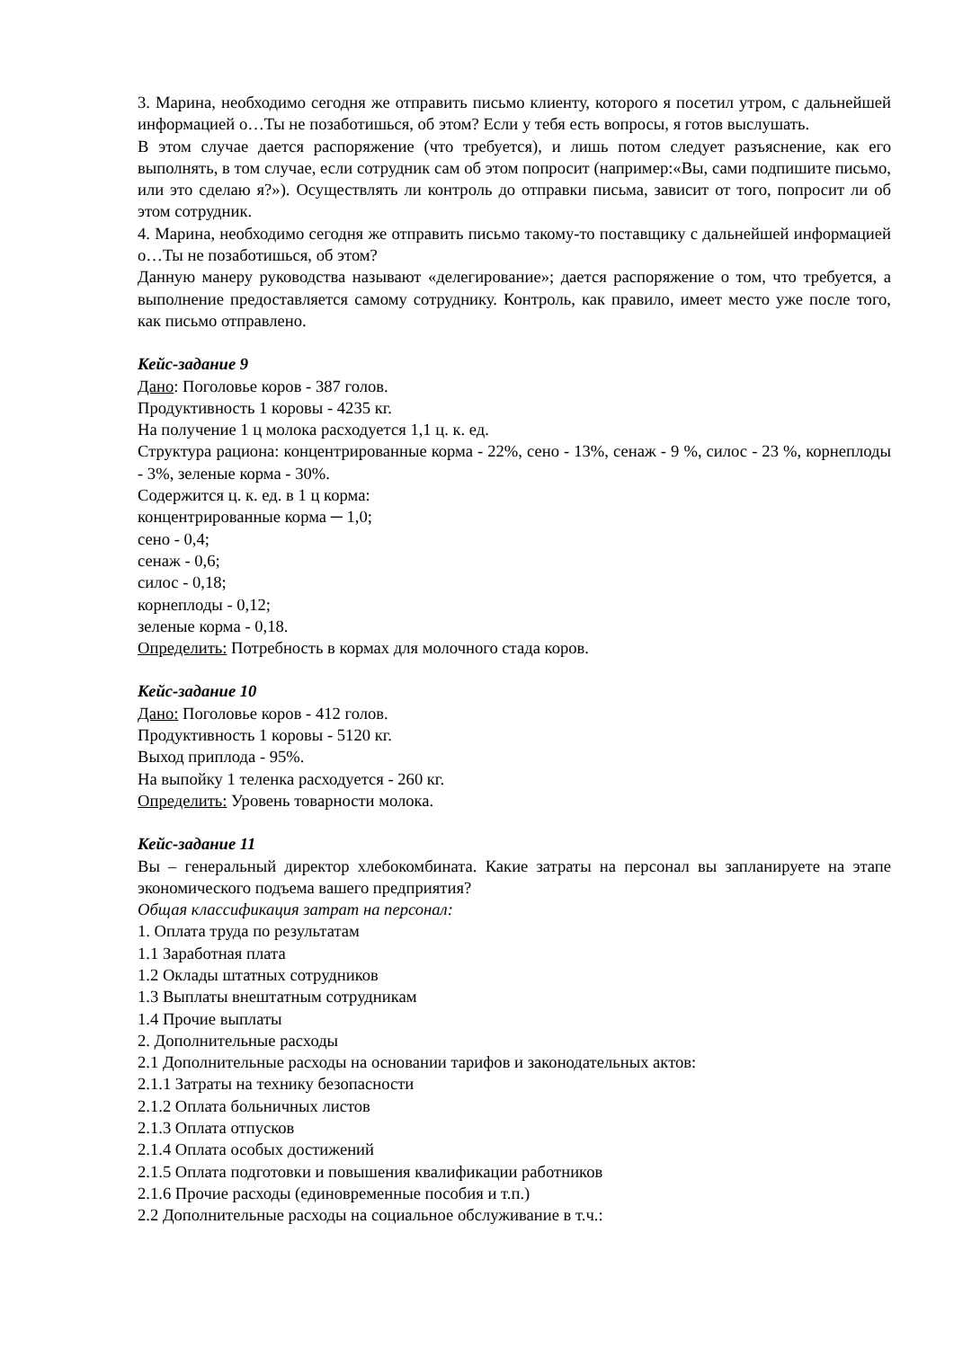3. Марина, необходимо сегодня же отправить письмо клиенту, которого я посетил утром, с дальнейшей информацией о…Ты не позаботишься, об этом? Если у тебя есть вопросы, я готов выслушать.
В этом случае дается распоряжение (что требуется), и лишь потом следует разъяснение, как его выполнять, в том случае, если сотрудник сам об этом попросит (например:«Вы, сами подпишите письмо, или это сделаю я?»). Осуществлять ли контроль до отправки письма, зависит от того, попросит ли об этом сотрудник.
4. Марина, необходимо сегодня же отправить письмо такому-то поставщику с дальнейшей информацией о…Ты не позаботишься, об этом?
Данную манеру руководства называют «делегирование»; дается распоряжение о том, что требуется, а выполнение предоставляется самому сотруднику. Контроль, как правило, имеет место уже после того, как письмо отправлено.
Кейс-задание 9
Дано: Поголовье коров - 387 голов.
Продуктивность 1 коровы - 4235 кг.
На получение 1 ц молока расходуется 1,1 ц. к. ед.
Структура рациона: концентрированные корма - 22%, сено - 13%, сенаж - 9 %, силос - 23 %, корнеплоды - 3%, зеленые корма - 30%.
Содержится ц. к. ед. в 1 ц корма:
концентрированные корма ─ 1,0;
сено - 0,4;
сенаж - 0,6;
силос - 0,18;
корнеплоды - 0,12;
зеленые корма - 0,18.
Определить: Потребность в кормах для молочного стада коров.
Кейс-задание 10
Дано: Поголовье коров - 412 голов.
Продуктивность 1 коровы - 5120 кг.
Выход приплода - 95%.
На выпойку 1 теленка расходуется - 260 кг.
Определить: Уровень товарности молока.
Кейс-задание 11
Вы – генеральный директор хлебокомбината. Какие затраты на персонал вы запланируете на этапе экономического подъема вашего предприятия?
Общая классификация затрат на персонал:
1. Оплата труда по результатам
1.1 Заработная плата
1.2 Оклады штатных сотрудников
1.3 Выплаты внештатным сотрудникам
1.4 Прочие выплаты
2. Дополнительные расходы
2.1 Дополнительные расходы на основании тарифов и законодательных актов:
2.1.1 Затраты на технику безопасности
2.1.2 Оплата больничных листов
2.1.3 Оплата отпусков
2.1.4 Оплата особых достижений
2.1.5 Оплата подготовки и повышения квалификации работников
2.1.6 Прочие расходы (единовременные пособия и т.п.)
2.2 Дополнительные расходы на социальное обслуживание в т.ч.: